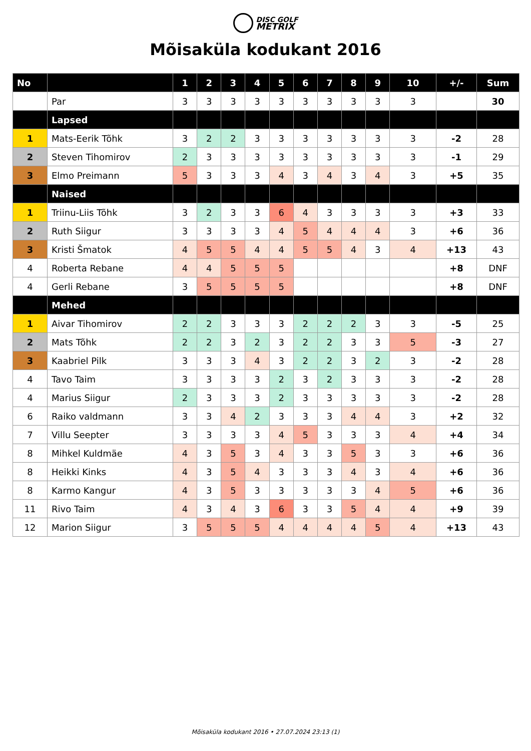DISC GOLF
METRIX
Mõisaküla kodukant 2016
| No | | 1 | 2 | 3 | 4 | 5 | 6 | 7 | 8 | 9 | 10 | +/- | Sum |
| --- | --- | --- | --- | --- | --- | --- | --- | --- | --- | --- | --- | --- | --- |
| | Par | 3 | 3 | 3 | 3 | 3 | 3 | 3 | 3 | 3 | 3 | | 30 |
| | Lapsed | | | | | | | | | | | | |
| 1 | Mats-Eerik Tõhk | 3 | 2 | 2 | 3 | 3 | 3 | 3 | 3 | 3 | 3 | -2 | 28 |
| 2 | Steven Tihomirov | 2 | 3 | 3 | 3 | 3 | 3 | 3 | 3 | 3 | 3 | -1 | 29 |
| 3 | Elmo Preimann | 5 | 3 | 3 | 3 | 4 | 3 | 4 | 3 | 4 | 3 | +5 | 35 |
| | Naised | | | | | | | | | | | | |
| 1 | Triinu-Liis Tõhk | 3 | 2 | 3 | 3 | 6 | 4 | 3 | 3 | 3 | 3 | +3 | 33 |
| 2 | Ruth Siigur | 3 | 3 | 3 | 3 | 4 | 5 | 4 | 4 | 4 | 3 | +6 | 36 |
| 3 | Kristi Šmatok | 4 | 5 | 5 | 4 | 4 | 5 | 5 | 4 | 3 | 4 | +13 | 43 |
| 4 | Roberta Rebane | 4 | 4 | 5 | 5 | 5 | | | | | | +8 | DNF |
| 4 | Gerli Rebane | 3 | 5 | 5 | 5 | 5 | | | | | | +8 | DNF |
| | Mehed | | | | | | | | | | | | |
| 1 | Aivar Tihomirov | 2 | 2 | 3 | 3 | 3 | 2 | 2 | 2 | 3 | 3 | -5 | 25 |
| 2 | Mats Tõhk | 2 | 2 | 3 | 2 | 3 | 2 | 2 | 3 | 3 | 5 | -3 | 27 |
| 3 | Kaabriel Pilk | 3 | 3 | 3 | 4 | 3 | 2 | 2 | 3 | 2 | 3 | -2 | 28 |
| 4 | Tavo Taim | 3 | 3 | 3 | 3 | 2 | 3 | 2 | 3 | 3 | 3 | -2 | 28 |
| 4 | Marius Siigur | 2 | 3 | 3 | 3 | 2 | 3 | 3 | 3 | 3 | 3 | -2 | 28 |
| 6 | Raiko valdmann | 3 | 3 | 4 | 2 | 3 | 3 | 3 | 4 | 4 | 3 | +2 | 32 |
| 7 | Villu Seepter | 3 | 3 | 3 | 3 | 4 | 5 | 3 | 3 | 3 | 4 | +4 | 34 |
| 8 | Mihkel Kuldmäe | 4 | 3 | 5 | 3 | 4 | 3 | 3 | 5 | 3 | 3 | +6 | 36 |
| 8 | Heikki Kinks | 4 | 3 | 5 | 4 | 3 | 3 | 3 | 4 | 3 | 4 | +6 | 36 |
| 8 | Karmo Kangur | 4 | 3 | 5 | 3 | 3 | 3 | 3 | 3 | 4 | 5 | +6 | 36 |
| 11 | Rivo Taim | 4 | 3 | 4 | 3 | 6 | 3 | 3 | 5 | 4 | 4 | +9 | 39 |
| 12 | Marion Siigur | 3 | 5 | 5 | 5 | 4 | 4 | 4 | 4 | 5 | 4 | +13 | 43 |
Mõisaküla kodukant 2016 • 27.07.2024 23:13 (1)